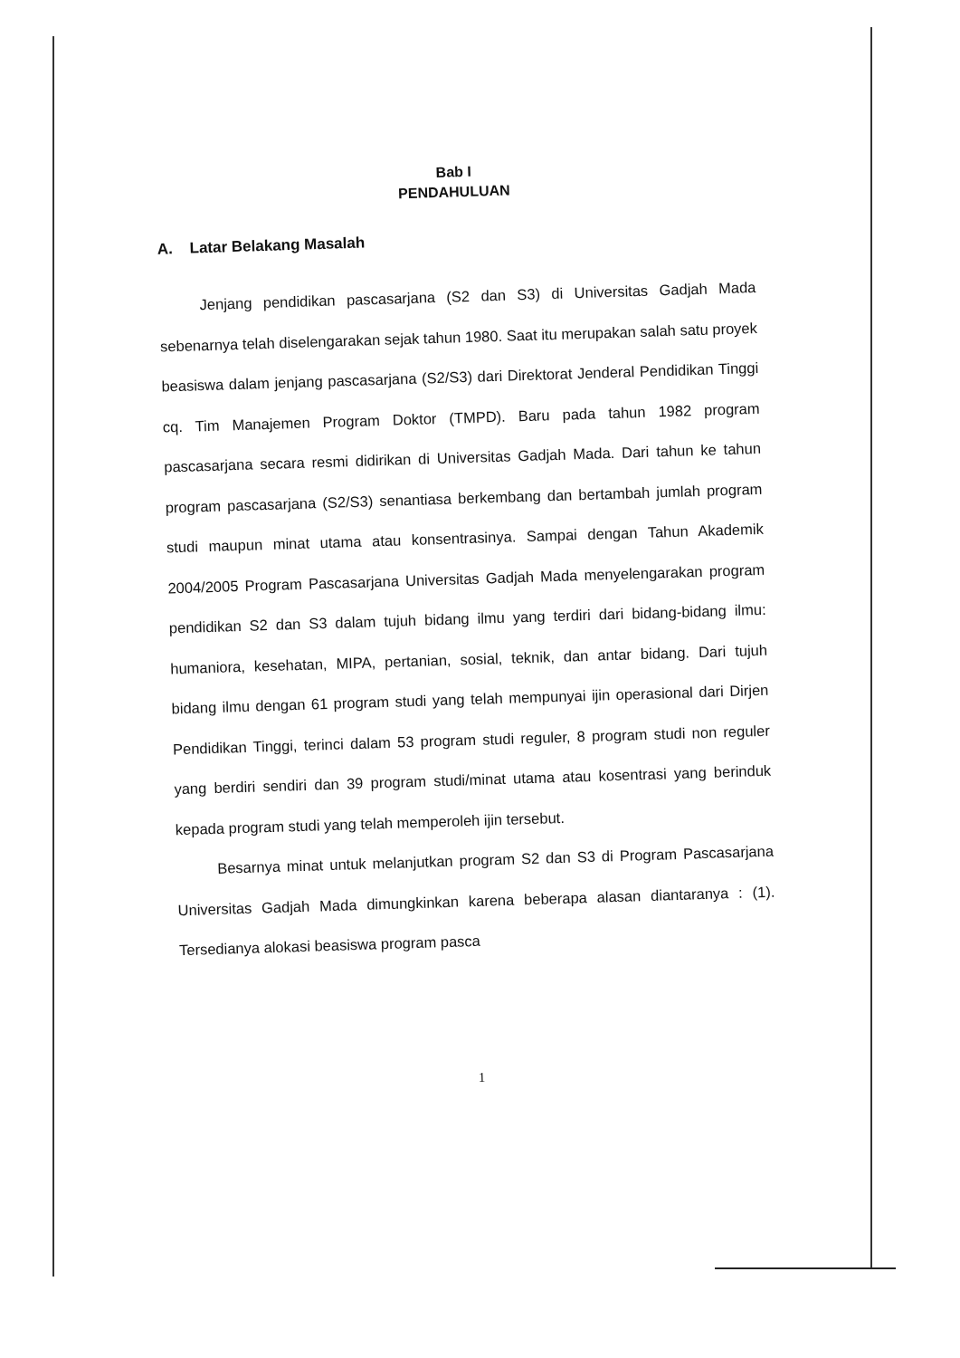Bab I
PENDAHULUAN
A. Latar Belakang Masalah
Jenjang pendidikan pascasarjana (S2 dan S3) di Universitas Gadjah Mada sebenarnya telah diselengarakan sejak tahun 1980. Saat itu merupakan salah satu proyek beasiswa dalam jenjang pascasarjana (S2/S3) dari Direktorat Jenderal Pendidikan Tinggi cq. Tim Manajemen Program Doktor (TMPD). Baru pada tahun 1982 program pascasarjana secara resmi didirikan di Universitas Gadjah Mada. Dari tahun ke tahun program pascasarjana (S2/S3) senantiasa berkembang dan bertambah jumlah program studi maupun minat utama atau konsentrasinya. Sampai dengan Tahun Akademik 2004/2005 Program Pascasarjana Universitas Gadjah Mada menyelengarakan program pendidikan S2 dan S3 dalam tujuh bidang ilmu yang terdiri dari bidang-bidang ilmu: humaniora, kesehatan, MIPA, pertanian, sosial, teknik, dan antar bidang. Dari tujuh bidang ilmu dengan 61 program studi yang telah mempunyai ijin operasional dari Dirjen Pendidikan Tinggi, terinci dalam 53 program studi reguler, 8 program studi non reguler yang berdiri sendiri dan 39 program studi/minat utama atau kosentrasi yang berinduk kepada program studi yang telah memperoleh ijin tersebut.
Besarnya minat untuk melanjutkan program S2 dan S3 di Program Pascasarjana Universitas Gadjah Mada dimungkinkan karena beberapa alasan diantaranya : (1). Tersedianya alokasi beasiswa program pasca
1